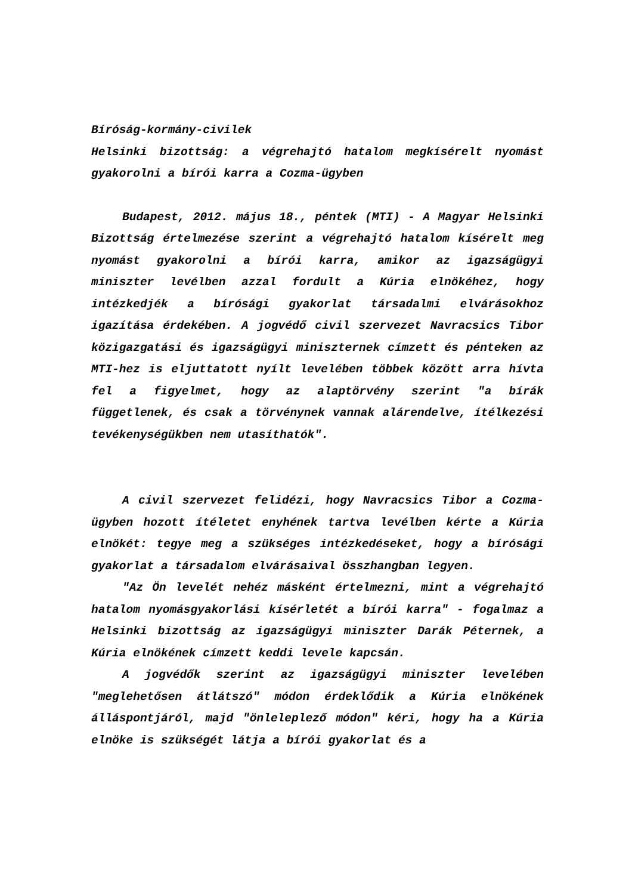Bíróság-kormány-civilek
Helsinki bizottság: a végrehajtó hatalom megkísérelt nyomást gyakorolni a bírói karra a Cozma-ügyben
Budapest, 2012. május 18., péntek (MTI) - A Magyar Helsinki Bizottság értelmezése szerint a végrehajtó hatalom kísérelt meg nyomást gyakorolni a bírói karra, amikor az igazságügyi miniszter levélben azzal fordult a Kúria elnökéhez, hogy intézkedjék a bírósági gyakorlat társadalmi elvárásokhoz igazítása érdekében. A jogvédő civil szervezet Navracsics Tibor közigazgatási és igazságügyi miniszternek címzett és pénteken az MTI-hez is eljuttatott nyílt levelében többek között arra hívta fel a figyelmet, hogy az alaptörvény szerint "a bírák függetlenek, és csak a törvénynek vannak alárendelve, ítélkezési tevékenységükben nem utasíthatók".
A civil szervezet felidézi, hogy Navracsics Tibor a Cozma-ügyben hozott ítéletet enyhének tartva levélben kérte a Kúria elnökét: tegye meg a szükséges intézkedéseket, hogy a bírósági gyakorlat a társadalom elvárásaival összhangban legyen.
"Az Ön levelét nehéz másként értelmezni, mint a végrehajtó hatalom nyomásgyakorlási kísérletét a bírói karra" - fogalmaz a Helsinki bizottság az igazságügyi miniszter Darák Péternek, a Kúria elnökének címzett keddi levele kapcsán.
A jogvédők szerint az igazságügyi miniszter levelében "meglehetősen átlátszó" módon érdeklődik a Kúria elnökének álláspontjáról, majd "önleleplező módon" kéri, hogy ha a Kúria elnöke is szükségét látja a bírói gyakorlat és a